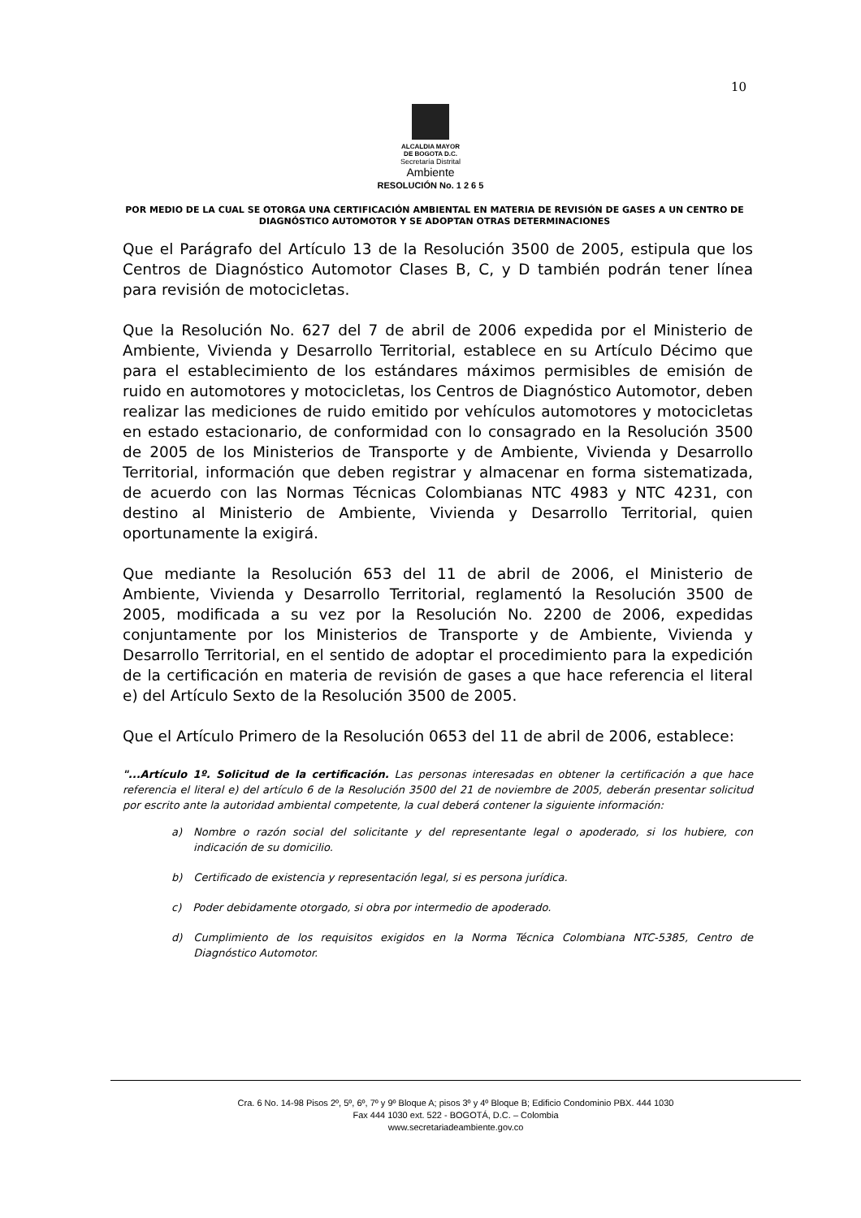10
ALCALDIA MAYOR
DE BOGOTA D.C.
Secretaría Distrital
Ambiente
RESOLUCIÓN No. 1 2 6 5
POR MEDIO DE LA CUAL SE OTORGA UNA CERTIFICACIÓN AMBIENTAL EN MATERIA DE REVISIÓN DE GASES A UN CENTRO DE DIAGNÓSTICO AUTOMOTOR Y SE ADOPTAN OTRAS DETERMINACIONES
Que el Parágrafo del Artículo 13 de la Resolución 3500 de 2005, estipula que los Centros de Diagnóstico Automotor Clases B, C, y D también podrán tener línea para revisión de motocicletas.
Que la Resolución No. 627 del 7 de abril de 2006 expedida por el Ministerio de Ambiente, Vivienda y Desarrollo Territorial, establece en su Artículo Décimo que para el establecimiento de los estándares máximos permisibles de emisión de ruido en automotores y motocicletas, los Centros de Diagnóstico Automotor, deben realizar las mediciones de ruido emitido por vehículos automotores y motocicletas en estado estacionario, de conformidad con lo consagrado en la Resolución 3500 de 2005 de los Ministerios de Transporte y de Ambiente, Vivienda y Desarrollo Territorial, información que deben registrar y almacenar en forma sistematizada, de acuerdo con las Normas Técnicas Colombianas NTC 4983 y NTC 4231, con destino al Ministerio de Ambiente, Vivienda y Desarrollo Territorial, quien oportunamente la exigirá.
Que mediante la Resolución 653 del 11 de abril de 2006, el Ministerio de Ambiente, Vivienda y Desarrollo Territorial, reglamentó la Resolución 3500 de 2005, modificada a su vez por la Resolución No. 2200 de 2006, expedidas conjuntamente por los Ministerios de Transporte y de Ambiente, Vivienda y Desarrollo Territorial, en el sentido de adoptar el procedimiento para la expedición de la certificación en materia de revisión de gases a que hace referencia el literal e) del Artículo Sexto de la Resolución 3500 de 2005.
Que el Artículo Primero de la Resolución 0653 del 11 de abril de 2006, establece:
"...Artículo 1º. Solicitud de la certificación. Las personas interesadas en obtener la certificación a que hace referencia el literal e) del artículo 6 de la Resolución 3500 del 21 de noviembre de 2005, deberán presentar solicitud por escrito ante la autoridad ambiental competente, la cual deberá contener la siguiente información:
a) Nombre o razón social del solicitante y del representante legal o apoderado, si los hubiere, con indicación de su domicilio.
b) Certificado de existencia y representación legal, si es persona jurídica.
c) Poder debidamente otorgado, si obra por intermedio de apoderado.
d) Cumplimiento de los requisitos exigidos en la Norma Técnica Colombiana NTC-5385, Centro de Diagnóstico Automotor.
Cra. 6 No. 14-98 Pisos 2º, 5º, 6º, 7º y 9º Bloque A; pisos 3º y 4º Bloque B; Edificio Condominio PBX. 444 1030
Fax 444 1030 ext. 522 - BOGOTÁ, D.C. – Colombia
www.secretariadeambiente.gov.co